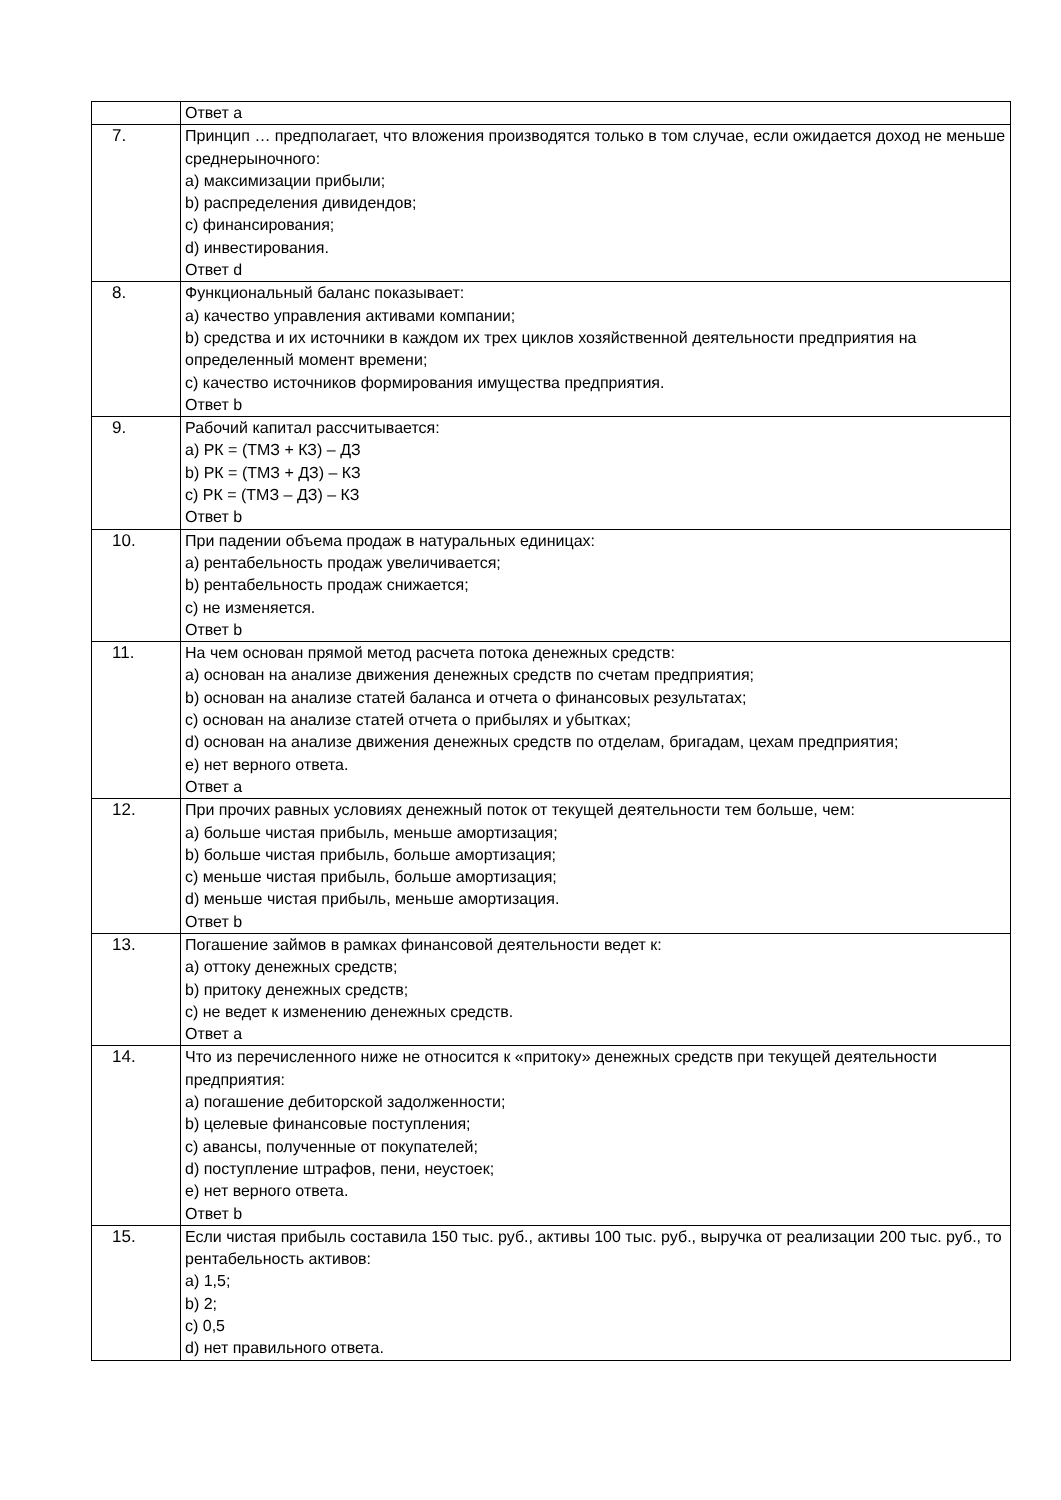| | Ответ a |
| 7. | Принцип … предполагает, что вложения производятся только в том случае, если ожидается доход не меньше среднерыночного: a) максимизации прибыли; b) распределения дивидендов; c) финансирования; d) инвестирования. Ответ d |
| 8. | Функциональный баланс показывает: a) качество управления активами компании; b) средства и их источники в каждом их трех циклов хозяйственной деятельности предприятия на определенный момент времени; c) качество источников формирования имущества предприятия. Ответ b |
| 9. | Рабочий капитал рассчитывается: a) РК = (ТМЗ + КЗ) – ДЗ b) РК = (ТМЗ + ДЗ) – КЗ c) РК = (ТМЗ – ДЗ) – КЗ Ответ b |
| 10. | При падении объема продаж в натуральных единицах: a) рентабельность продаж увеличивается; b) рентабельность продаж снижается; c) не изменяется. Ответ b |
| 11. | На чем основан прямой метод расчета потока денежных средств: a) основан на анализе движения денежных средств по счетам предприятия; b) основан на анализе статей баланса и отчета о финансовых результатах; c) основан на анализе статей отчета о прибылях и убытках; d) основан на анализе движения денежных средств по отделам, бригадам, цехам предприятия; e) нет верного ответа. Ответ a |
| 12. | При прочих равных условиях денежный поток от текущей деятельности тем больше, чем: a) больше чистая прибыль, меньше амортизация; b) больше чистая прибыль, больше амортизация; c) меньше чистая прибыль, больше амортизация; d) меньше чистая прибыль, меньше амортизация. Ответ b |
| 13. | Погашение займов в рамках финансовой деятельности ведет к: a) оттоку денежных средств; b) притоку денежных средств; c) не ведет к изменению денежных средств. Ответ a |
| 14. | Что из перечисленного ниже не относится к «притоку» денежных средств при текущей деятельности предприятия: a) погашение дебиторской задолженности; b) целевые финансовые поступления; c) авансы, полученные от покупателей; d) поступление штрафов, пени, неустоек; e) нет верного ответа. Ответ b |
| 15. | Если чистая прибыль составила 150 тыс. руб., активы 100 тыс. руб., выручка от реализации 200 тыс. руб., то рентабельность активов: a) 1,5; b) 2; c) 0,5 d) нет правильного ответа. |